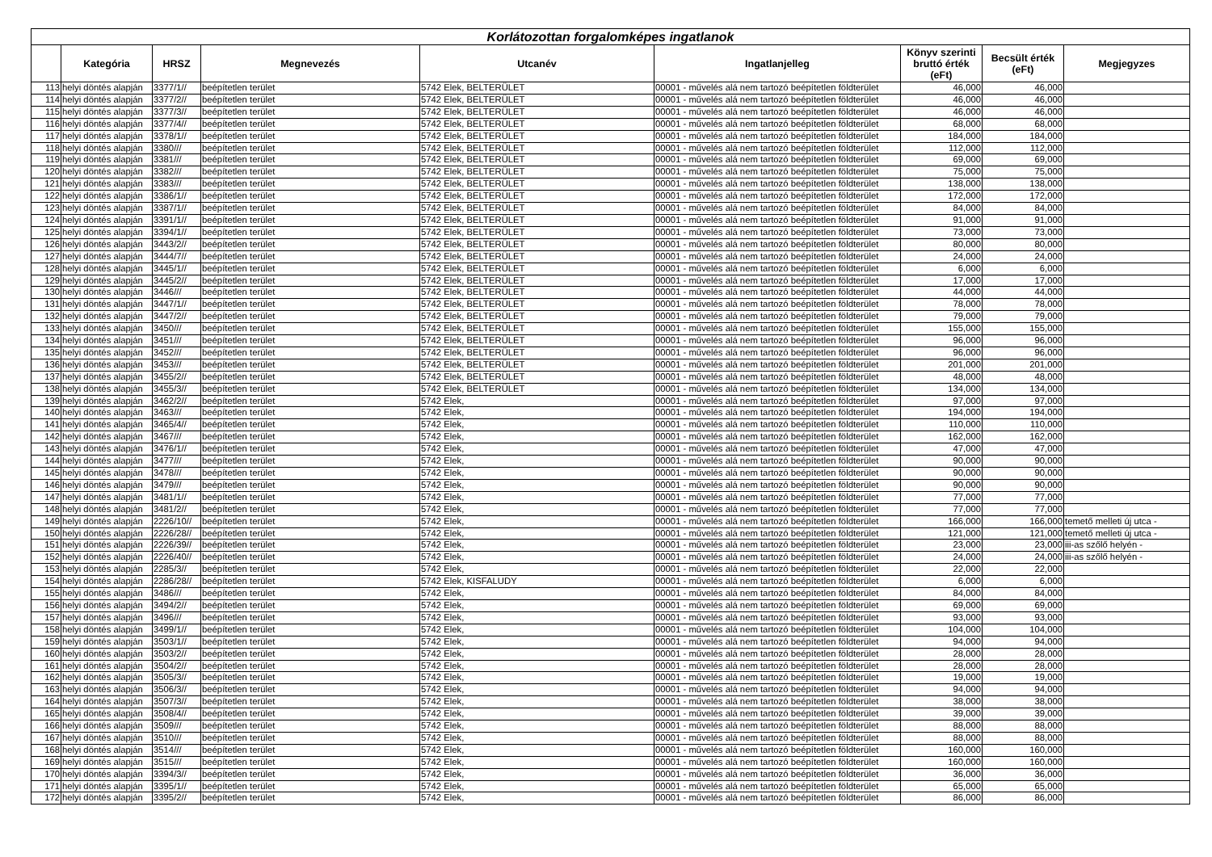| Korlátozottan forgalomképes ingatlanok | | | | | | | | |
| --- | --- | --- | --- | --- | --- | --- | --- | --- |
| | Kategória | HRSZ | Megnevezés | Utcanév | Ingatlanjelleg | Könyv szerinti bruttó érték (eFt) | Becsült érték (eFt) | Megjegyzes |
| 113 | helyi döntés alapján | 3377/1// | beépítetlen terület | 5742 Elek, BELTERÜLET | 00001 - művelés alá nem tartozó beépítetlen földterület | 46,000 | 46,000 | |
| 114 | helyi döntés alapján | 3377/2// | beépítetlen terület | 5742 Elek, BELTERÜLET | 00001 - művelés alá nem tartozó beépítetlen földterület | 46,000 | 46,000 | |
| 115 | helyi döntés alapján | 3377/3// | beépítetlen terület | 5742 Elek, BELTERÜLET | 00001 - művelés alá nem tartozó beépítetlen földterület | 46,000 | 46,000 | |
| 116 | helyi döntés alapján | 3377/4// | beépítetlen terület | 5742 Elek, BELTERÜLET | 00001 - művelés alá nem tartozó beépítetlen földterület | 68,000 | 68,000 | |
| 117 | helyi döntés alapján | 3378/1// | beépítetlen terület | 5742 Elek, BELTERÜLET | 00001 - művelés alá nem tartozó beépítetlen földterület | 184,000 | 184,000 | |
| 118 | helyi döntés alapján | 3380/// | beépítetlen terület | 5742 Elek, BELTERÜLET | 00001 - művelés alá nem tartozó beépítetlen földterület | 112,000 | 112,000 | |
| 119 | helyi döntés alapján | 3381/// | beépítetlen terület | 5742 Elek, BELTERÜLET | 00001 - művelés alá nem tartozó beépítetlen földterület | 69,000 | 69,000 | |
| 120 | helyi döntés alapján | 3382/// | beépítetlen terület | 5742 Elek, BELTERÜLET | 00001 - művelés alá nem tartozó beépítetlen földterület | 75,000 | 75,000 | |
| 121 | helyi döntés alapján | 3383/// | beépítetlen terület | 5742 Elek, BELTERÜLET | 00001 - művelés alá nem tartozó beépítetlen földterület | 138,000 | 138,000 | |
| 122 | helyi döntés alapján | 3386/1// | beépítetlen terület | 5742 Elek, BELTERÜLET | 00001 - művelés alá nem tartozó beépítetlen földterület | 172,000 | 172,000 | |
| 123 | helyi döntés alapján | 3387/1// | beépítetlen terület | 5742 Elek, BELTERÜLET | 00001 - művelés alá nem tartozó beépítetlen földterület | 84,000 | 84,000 | |
| 124 | helyi döntés alapján | 3391/1// | beépítetlen terület | 5742 Elek, BELTERÜLET | 00001 - művelés alá nem tartozó beépítetlen földterület | 91,000 | 91,000 | |
| 125 | helyi döntés alapján | 3394/1// | beépítetlen terület | 5742 Elek, BELTERÜLET | 00001 - művelés alá nem tartozó beépítetlen földterület | 73,000 | 73,000 | |
| 126 | helyi döntés alapján | 3443/2// | beépítetlen terület | 5742 Elek, BELTERÜLET | 00001 - művelés alá nem tartozó beépítetlen földterület | 80,000 | 80,000 | |
| 127 | helyi döntés alapján | 3444/7// | beépítetlen terület | 5742 Elek, BELTERÜLET | 00001 - művelés alá nem tartozó beépítetlen földterület | 24,000 | 24,000 | |
| 128 | helyi döntés alapján | 3445/1// | beépítetlen terület | 5742 Elek, BELTERÜLET | 00001 - művelés alá nem tartozó beépítetlen földterület | 6,000 | 6,000 | |
| 129 | helyi döntés alapján | 3445/2// | beépítetlen terület | 5742 Elek, BELTERÜLET | 00001 - művelés alá nem tartozó beépítetlen földterület | 17,000 | 17,000 | |
| 130 | helyi döntés alapján | 3446/// | beépítetlen terület | 5742 Elek, BELTERÜLET | 00001 - művelés alá nem tartozó beépítetlen földterület | 44,000 | 44,000 | |
| 131 | helyi döntés alapján | 3447/1// | beépítetlen terület | 5742 Elek, BELTERÜLET | 00001 - művelés alá nem tartozó beépítetlen földterület | 78,000 | 78,000 | |
| 132 | helyi döntés alapján | 3447/2// | beépítetlen terület | 5742 Elek, BELTERÜLET | 00001 - művelés alá nem tartozó beépítetlen földterület | 79,000 | 79,000 | |
| 133 | helyi döntés alapján | 3450/// | beépítetlen terület | 5742 Elek, BELTERÜLET | 00001 - művelés alá nem tartozó beépítetlen földterület | 155,000 | 155,000 | |
| 134 | helyi döntés alapján | 3451/// | beépítetlen terület | 5742 Elek, BELTERÜLET | 00001 - művelés alá nem tartozó beépítetlen földterület | 96,000 | 96,000 | |
| 135 | helyi döntés alapján | 3452/// | beépítetlen terület | 5742 Elek, BELTERÜLET | 00001 - művelés alá nem tartozó beépítetlen földterület | 96,000 | 96,000 | |
| 136 | helyi döntés alapján | 3453/// | beépítetlen terület | 5742 Elek, BELTERÜLET | 00001 - művelés alá nem tartozó beépítetlen földterület | 201,000 | 201,000 | |
| 137 | helyi döntés alapján | 3455/2// | beépítetlen terület | 5742 Elek, BELTERÜLET | 00001 - művelés alá nem tartozó beépítetlen földterület | 48,000 | 48,000 | |
| 138 | helyi döntés alapján | 3455/3// | beépítetlen terület | 5742 Elek, BELTERÜLET | 00001 - művelés alá nem tartozó beépítetlen földterület | 134,000 | 134,000 | |
| 139 | helyi döntés alapján | 3462/2// | beépítetlen terület | 5742 Elek, | 00001 - művelés alá nem tartozó beépítetlen földterület | 97,000 | 97,000 | |
| 140 | helyi döntés alapján | 3463/// | beépítetlen terület | 5742 Elek, | 00001 - művelés alá nem tartozó beépítetlen földterület | 194,000 | 194,000 | |
| 141 | helyi döntés alapján | 3465/4// | beépítetlen terület | 5742 Elek, | 00001 - művelés alá nem tartozó beépítetlen földterület | 110,000 | 110,000 | |
| 142 | helyi döntés alapján | 3467/// | beépítetlen terület | 5742 Elek, | 00001 - művelés alá nem tartozó beépítetlen földterület | 162,000 | 162,000 | |
| 143 | helyi döntés alapján | 3476/1// | beépítetlen terület | 5742 Elek, | 00001 - művelés alá nem tartozó beépítetlen földterület | 47,000 | 47,000 | |
| 144 | helyi döntés alapján | 3477/// | beépítetlen terület | 5742 Elek, | 00001 - művelés alá nem tartozó beépítetlen földterület | 90,000 | 90,000 | |
| 145 | helyi döntés alapján | 3478/// | beépítetlen terület | 5742 Elek, | 00001 - művelés alá nem tartozó beépítetlen földterület | 90,000 | 90,000 | |
| 146 | helyi döntés alapján | 3479/// | beépítetlen terület | 5742 Elek, | 00001 - művelés alá nem tartozó beépítetlen földterület | 90,000 | 90,000 | |
| 147 | helyi döntés alapján | 3481/1// | beépítetlen terület | 5742 Elek, | 00001 - művelés alá nem tartozó beépítetlen földterület | 77,000 | 77,000 | |
| 148 | helyi döntés alapján | 3481/2// | beépítetlen terület | 5742 Elek, | 00001 - művelés alá nem tartozó beépítetlen földterület | 77,000 | 77,000 | |
| 149 | helyi döntés alapján | 2226/10// | beépítetlen terület | 5742 Elek, | 00001 - művelés alá nem tartozó beépítetlen földterület | 166,000 | 166,000 | temető melleti új utca - |
| 150 | helyi döntés alapján | 2226/28// | beépítetlen terület | 5742 Elek, | 00001 - művelés alá nem tartozó beépítetlen földterület | 121,000 | 121,000 | temető melleti új utca - |
| 151 | helyi döntés alapján | 2226/39// | beépítetlen terület | 5742 Elek, | 00001 - művelés alá nem tartozó beépítetlen földterület | 23,000 | 23,000 | iii-as szőlő helyén - |
| 152 | helyi döntés alapján | 2226/40// | beépítetlen terület | 5742 Elek, | 00001 - művelés alá nem tartozó beépítetlen földterület | 24,000 | 24,000 | iii-as szőlő helyén - |
| 153 | helyi döntés alapján | 2285/3// | beépítetlen terület | 5742 Elek, | 00001 - művelés alá nem tartozó beépítetlen földterület | 22,000 | 22,000 | |
| 154 | helyi döntés alapján | 2286/28// | beépítetlen terület | 5742 Elek, KISFALUDY | 00001 - művelés alá nem tartozó beépítetlen földterület | 6,000 | 6,000 | |
| 155 | helyi döntés alapján | 3486/// | beépítetlen terület | 5742 Elek, | 00001 - művelés alá nem tartozó beépítetlen földterület | 84,000 | 84,000 | |
| 156 | helyi döntés alapján | 3494/2// | beépítetlen terület | 5742 Elek, | 00001 - művelés alá nem tartozó beépítetlen földterület | 69,000 | 69,000 | |
| 157 | helyi döntés alapján | 3496/// | beépítetlen terület | 5742 Elek, | 00001 - művelés alá nem tartozó beépítetlen földterület | 93,000 | 93,000 | |
| 158 | helyi döntés alapján | 3499/1// | beépítetlen terület | 5742 Elek, | 00001 - művelés alá nem tartozó beépítetlen földterület | 104,000 | 104,000 | |
| 159 | helyi döntés alapján | 3503/1// | beépítetlen terület | 5742 Elek, | 00001 - művelés alá nem tartozó beépítetlen földterület | 94,000 | 94,000 | |
| 160 | helyi döntés alapján | 3503/2// | beépítetlen terület | 5742 Elek, | 00001 - művelés alá nem tartozó beépítetlen földterület | 28,000 | 28,000 | |
| 161 | helyi döntés alapján | 3504/2// | beépítetlen terület | 5742 Elek, | 00001 - művelés alá nem tartozó beépítetlen földterület | 28,000 | 28,000 | |
| 162 | helyi döntés alapján | 3505/3// | beépítetlen terület | 5742 Elek, | 00001 - művelés alá nem tartozó beépítetlen földterület | 19,000 | 19,000 | |
| 163 | helyi döntés alapján | 3506/3// | beépítetlen terület | 5742 Elek, | 00001 - művelés alá nem tartozó beépítetlen földterület | 94,000 | 94,000 | |
| 164 | helyi döntés alapján | 3507/3// | beépítetlen terület | 5742 Elek, | 00001 - művelés alá nem tartozó beépítetlen földterület | 38,000 | 38,000 | |
| 165 | helyi döntés alapján | 3508/4// | beépítetlen terület | 5742 Elek, | 00001 - művelés alá nem tartozó beépítetlen földterület | 39,000 | 39,000 | |
| 166 | helyi döntés alapján | 3509/// | beépítetlen terület | 5742 Elek, | 00001 - művelés alá nem tartozó beépítetlen földterület | 88,000 | 88,000 | |
| 167 | helyi döntés alapján | 3510/// | beépítetlen terület | 5742 Elek, | 00001 - művelés alá nem tartozó beépítetlen földterület | 88,000 | 88,000 | |
| 168 | helyi döntés alapján | 3514/// | beépítetlen terület | 5742 Elek, | 00001 - művelés alá nem tartozó beépítetlen földterület | 160,000 | 160,000 | |
| 169 | helyi döntés alapján | 3515/// | beépítetlen terület | 5742 Elek, | 00001 - művelés alá nem tartozó beépítetlen földterület | 160,000 | 160,000 | |
| 170 | helyi döntés alapján | 3394/3// | beépítetlen terület | 5742 Elek, | 00001 - művelés alá nem tartozó beépítetlen földterület | 36,000 | 36,000 | |
| 171 | helyi döntés alapján | 3395/1// | beépítetlen terület | 5742 Elek, | 00001 - művelés alá nem tartozó beépítetlen földterület | 65,000 | 65,000 | |
| 172 | helyi döntés alapján | 3395/2// | beépítetlen terület | 5742 Elek, | 00001 - művelés alá nem tartozó beépítetlen földterület | 86,000 | 86,000 | |